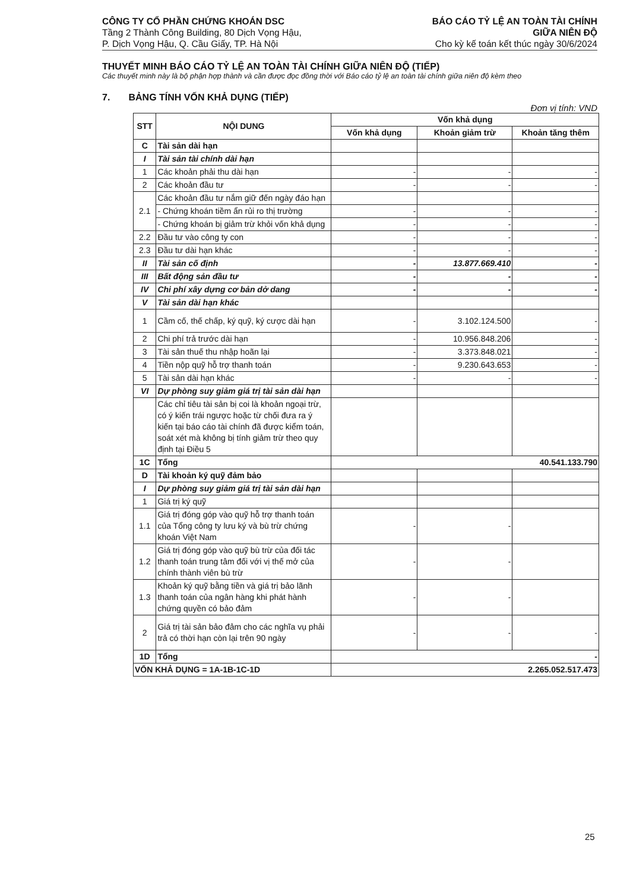CÔNG TY CỔ PHẦN CHỨNG KHOÁN DSC
Tầng 2 Thành Công Building, 80 Dịch Vọng Hậu,
P. Dịch Vọng Hậu, Q. Cầu Giấy, TP. Hà Nội
BÁO CÁO TỶ LỆ AN TOÀN TÀI CHÍNH
GIỮA NIÊN ĐỘ
Cho kỳ kế toán kết thúc ngày 30/6/2024
THUYẾT MINH BÁO CÁO TỶ LỆ AN TOÀN TÀI CHÍNH GIỮA NIÊN ĐỘ (TIẾP)
Các thuyết minh này là bộ phận hợp thành và cần được đọc đồng thời với Báo cáo tỷ lệ an toàn tài chính giữa niên độ kèm theo
7. BẢNG TÍNH VỐN KHẢ DỤNG (TIẾP)
Đơn vị tính: VND
| STT | NỘI DUNG | Vốn khả dụng | | |
| --- | --- | --- | --- | --- |
| | | Vốn khả dụng | Khoản giảm trừ | Khoản tăng thêm |
| C | Tài sản dài hạn | | | |
| I | Tài sản tài chính dài hạn | | | |
| 1 | Các khoản phải thu dài hạn | - | - | - |
| 2 | Các khoản đầu tư | - | - | - |
| 2.1 | Các khoản đầu tư nắm giữ đến ngày đáo hạn | | | |
| | - Chứng khoán tiềm ẩn rủi ro thị trường | - | - | - |
| | - Chứng khoán bị giảm trừ khỏi vốn khả dụng | - | - | - |
| 2.2 | Đầu tư vào công ty con | - | - | - |
| 2.3 | Đầu tư dài hạn khác | - | - | - |
| II | Tài sản cố định | - | 13.877.669.410 | - |
| III | Bất động sản đầu tư | - | - | - |
| IV | Chi phí xây dựng cơ bản dở dang | - | - | - |
| V | Tài sản dài hạn khác | | | |
| 1 | Cầm cố, thế chấp, ký quỹ, ký cược dài hạn | - | 3.102.124.500 | - |
| 2 | Chi phí trả trước dài hạn | - | 10.956.848.206 | - |
| 3 | Tài sản thuế thu nhập hoãn lại | - | 3.373.848.021 | - |
| 4 | Tiền nộp quỹ hỗ trợ thanh toán | - | 9.230.643.653 | - |
| 5 | Tài sản dài hạn khác | - | - | - |
| VI | Dự phòng suy giảm giá trị tài sản dài hạn | | | |
| | Các chỉ tiêu tài sản bị coi là khoản ngoại trừ, có ý kiến trái ngược hoặc từ chối đưa ra ý kiến tại báo cáo tài chính đã được kiểm toán, soát xét mà không bị tính giảm trừ theo quy định tại Điều 5 | | | |
| 1C | Tổng | 40.541.133.790 | | |
| D | Tài khoản ký quỹ đảm bảo | | | |
| I | Dự phòng suy giảm giá trị tài sản dài hạn | | | |
| 1 | Giá trị ký quỹ | | | |
| 1.1 | Giá trị đóng góp vào quỹ hỗ trợ thanh toán của Tổng công ty lưu ký và bù trừ chứng khoán Việt Nam | - | - | |
| 1.2 | Giá trị đóng góp vào quỹ bù trừ của đối tác thanh toán trung tâm đối với vị thế mở của chính thành viên bù trừ | - | - | |
| 1.3 | Khoản ký quỹ bằng tiền và giá trị bảo lãnh thanh toán của ngân hàng khi phát hành chứng quyền có bảo đảm | - | - | |
| 2 | Giá trị tài sản bảo đảm cho các nghĩa vụ phải trả có thời hạn còn lại trên 90 ngày | - | - | - |
| 1D | Tổng | - | | |
| VỐN KHẢ DỤNG = 1A-1B-1C-1D | | 2.265.052.517.473 | | |
25